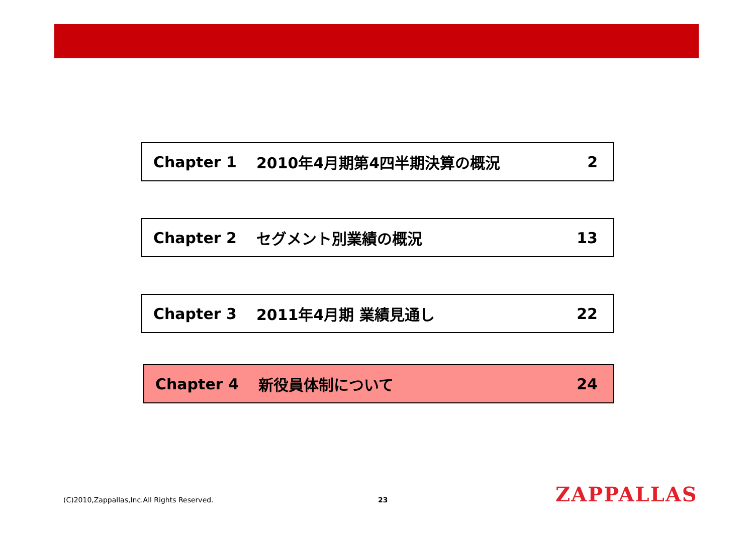Chapter 1 2010年4月期第4四半期決算の概況 2
Chapter 2 セグメント別業績の概況 13
Chapter 3 2011年4月期 業績見通し 22
Chapter 4 新役員体制について 24
(C)2010,Zappallas,Inc.All Rights Reserved.
23 ZAPPALLAS